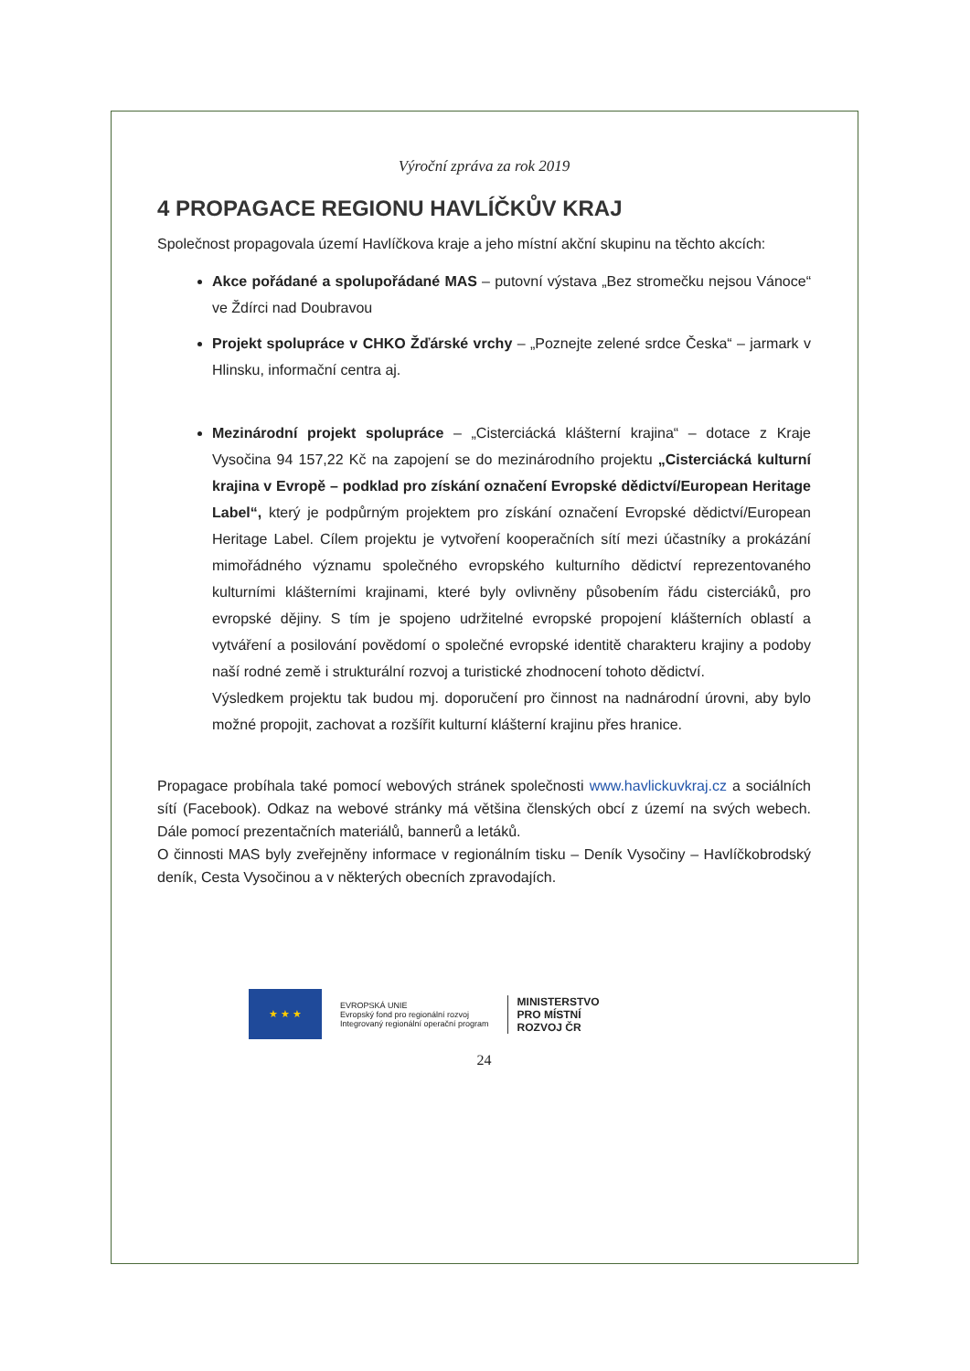Výroční zpráva za rok 2019
4 PROPAGACE REGIONU HAVLÍČKŮV KRAJ
Společnost propagovala území Havlíčkova kraje a jeho místní akční skupinu na těchto akcích:
Akce pořádané a spolupořádané MAS – putovní výstava „Bez stromečku nejsou Vánoce“ ve Ždírci nad Doubravou
Projekt spolupráce v CHKO Žďárské vrchy – „Poznejte zelené srdce Česka“ – jarmark v Hlinsku, informační centra aj.
Mezinárodní projekt spolupráce – „Cisterciácká klášterní krajina“ – dotace z Kraje Vysočina 94 157,22 Kč na zapojení se do mezinárodního projektu „Cisterciácká kulturní krajina v Evropě – podklad pro získání označení Evropské dědictví/European Heritage Label“, který je podpůrným projektem pro získání označení Evropské dědictví/European Heritage Label. Cílem projektu je vytvoření kooperačních sítí mezi účastníky a prokázání mimořádného významu společného evropského kulturního dědictví reprezentovaného kulturními klášterními krajinami, které byly ovlivněny působením řádu cisterciáků, pro evropské dějiny. S tím je spojeno udržitelné evropské propojení klášterních oblastí a vytváření a posilování povědomí o společné evropské identitě charakteru krajiny a podoby naší rodné země i strukturální rozvoj a turistické zhodnocení tohoto dědictví.
Výsledkem projektu tak budou mj. doporučení pro činnost na nadnárodní úrovni, aby bylo možné propojit, zachovat a rozšířit kulturní klášterní krajinu přes hranice.
Propagace probíhala také pomocí webových stránek společnosti www.havlickuvkraj.cz a sociálních sítí (Facebook). Odkaz na webové stránky má většina členských obcí z území na svých webech. Dále pomocí prezentačních materiálů, bannerů a letáků.
O činnosti MAS byly zveřejněny informace v regionálním tisku – Deník Vysočiny – Havlíčkobrodský deník, Cesta Vysočinou a v některých obecních zpravodajích.
★ ★ ★
EVROPSKÁ UNIE
Evropský fond pro regionální rozvoj
Integrovaný regionální operační program
MINISTERSTVO
PRO MÍSTNÍ
ROZVOJ ČR
24